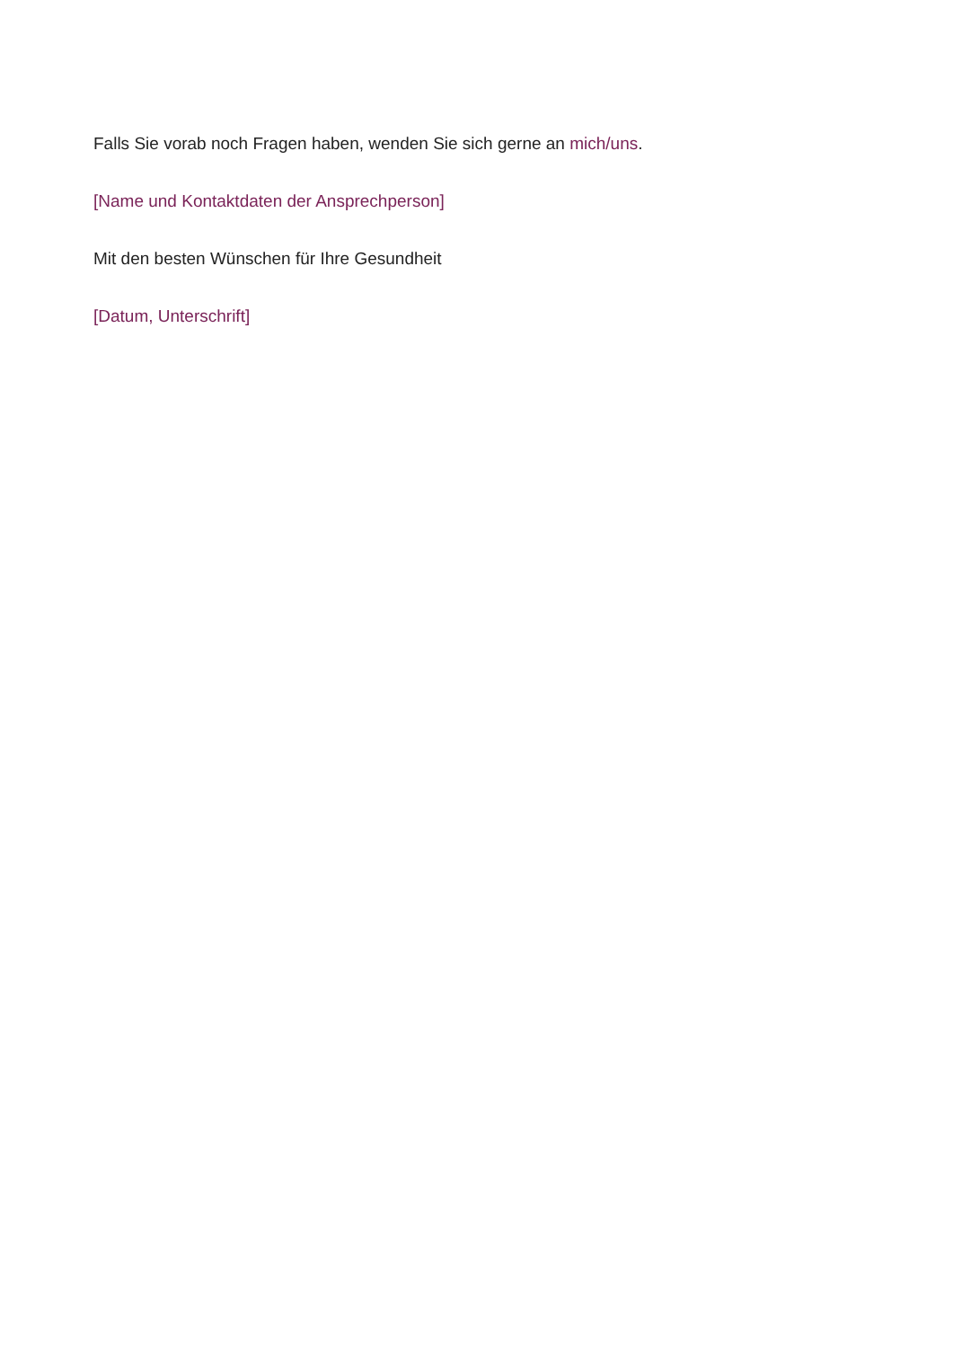Falls Sie vorab noch Fragen haben, wenden Sie sich gerne an mich/uns.
[Name und Kontaktdaten der Ansprechperson]
Mit den besten Wünschen für Ihre Gesundheit
[Datum, Unterschrift]